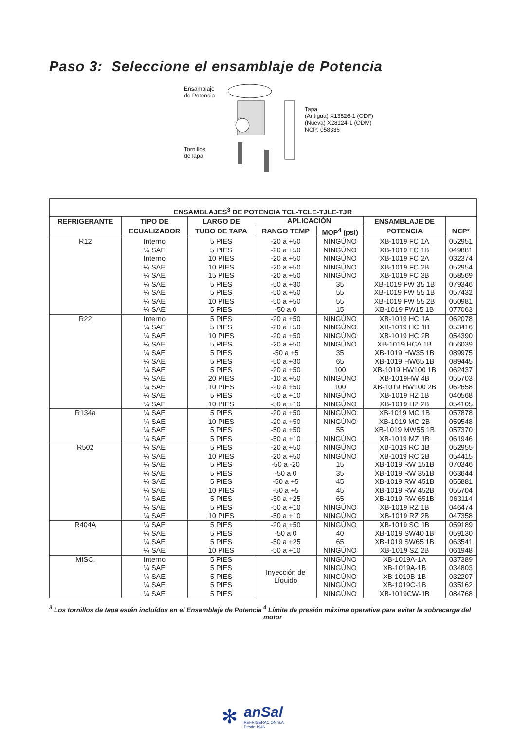Paso 3: Seleccione el ensamblaje de Potencia
Ensamblaje
de Potencia
Tornillos
deTapa
Tapa
(Antigua) X13826-1 (ODF)
(Nueva) X28124-1 (ODM)
NCP: 058336
| ENSAMBLAJES<sup>3</sup> DE POTENCIA TCL-TCLE-TJLE-TJR | | | | | | |
| --- | --- | --- | --- | --- | --- | --- |
| REFRIGERANTE | TIPO DE | LARGO DE | APLICACIÓN | | ENSAMBLAJE DE | |
| | ECUALIZADOR | TUBO DE TAPA | RANGO TEMP | MOP<sup>4</sup> (psi) | POTENCIA | NCP* |
| R12 | Interno | 5 PIES | -20 a +50 | NINGÚNO | XB-1019 FC 1A | 052951 |
| | ¼ SAE | 5 PIES | -20 a +50 | NINGÚNO | XB-1019 FC 1B | 049881 |
| | Interno | 10 PIES | -20 a +50 | NINGÚNO | XB-1019 FC 2A | 032374 |
| | ¼ SAE | 10 PIES | -20 a +50 | NINGÚNO | XB-1019 FC 2B | 052954 |
| | ¼ SAE | 15 PIES | -20 a +50 | NINGÚNO | XB-1019 FC 3B | 058569 |
| | ¼ SAE | 5 PIES | -50 a +30 | 35 | XB-1019 FW 35 1B | 079346 |
| | ¼ SAE | 5 PIES | -50 a +50 | 55 | XB-1019 FW 55 1B | 057432 |
| | ¼ SAE | 10 PIES | -50 a +50 | 55 | XB-1019 FW 55 2B | 050981 |
| | ¼ SAE | 5 PIES | -50 a 0 | 15 | XB-1019 FW15 1B | 077063 |
| R22 | Interno | 5 PIES | -20 a +50 | NINGÚNO | XB-1019 HC 1A | 062078 |
| | ¼ SAE | 5 PIES | -20 a +50 | NINGÚNO | XB-1019 HC 1B | 053416 |
| | ¼ SAE | 10 PIES | -20 a +50 | NINGÚNO | XB-1019 HC 2B | 054390 |
| | ¼ SAE | 5 PIES | -20 a +50 | NINGÚNO | XB-1019 HCA 1B | 056039 |
| | ¼ SAE | 5 PIES | -50 a +5 | 35 | XB-1019 HW35 1B | 089975 |
| | ¼ SAE | 5 PIES | -50 a +30 | 65 | XB-1019 HW65 1B | 089445 |
| | ¼ SAE | 5 PIES | -20 a +50 | 100 | XB-1019 HW100 1B | 062437 |
| | ¼ SAE | 20 PIES | -10 a +50 | NINGÚNO | XB-1019HW 4B | 055703 |
| | ¼ SAE | 10 PIES | -20 a +50 | 100 | XB-1019 HW100 2B | 062658 |
| | ¼ SAE | 5 PIES | -50 a +10 | NINGÚNO | XB-1019 HZ 1B | 040568 |
| | ¼ SAE | 10 PIES | -50 a +10 | NINGÚNO | XB-1019 HZ 2B | 054105 |
| R134a | ¼ SAE | 5 PIES | -20 a +50 | NINGÚNO | XB-1019 MC 1B | 057878 |
| | ¼ SAE | 10 PIES | -20 a +50 | NINGÚNO | XB-1019 MC 2B | 059548 |
| | ¼ SAE | 5 PIES | -50 a +50 | 55 | XB-1019 MW55 1B | 057370 |
| | ¼ SAE | 5 PIES | -50 a +10 | NINGÚNO | XB-1019 MZ 1B | 061946 |
| R502 | ¼ SAE | 5 PIES | -20 a +50 | NINGÚNO | XB-1019 RC 1B | 052955 |
| | ¼ SAE | 10 PIES | -20 a +50 | NINGÚNO | XB-1019 RC 2B | 054415 |
| | ¼ SAE | 5 PIES | -50 a -20 | 15 | XB-1019 RW 151B | 070346 |
| | ¼ SAE | 5 PIES | -50 a 0 | 35 | XB-1019 RW 351B | 063644 |
| | ¼ SAE | 5 PIES | -50 a +5 | 45 | XB-1019 RW 451B | 055881 |
| | ¼ SAE | 10 PIES | -50 a +5 | 45 | XB-1019 RW 452B | 055704 |
| | ¼ SAE | 5 PIES | -50 a +25 | 65 | XB-1019 RW 651B | 063114 |
| | ¼ SAE | 5 PIES | -50 a +10 | NINGÚNO | XB-1019 RZ 1B | 046474 |
| | ¼ SAE | 10 PIES | -50 a +10 | NINGÚNO | XB-1019 RZ 2B | 047358 |
| R404A | ¼ SAE | 5 PIES | -20 a +50 | NINGÚNO | XB-1019 SC 1B | 059189 |
| | ¼ SAE | 5 PIES | -50 a 0 | 40 | XB-1019 SW40 1B | 059130 |
| | ¼ SAE | 5 PIES | -50 a +25 | 65 | XB-1019 SW65 1B | 063541 |
| | ¼ SAE | 10 PIES | -50 a +10 | NINGÚNO | XB-1019 SZ 2B | 061948 |
| MISC. | Interno | 5 PIES | Inyección de Líquido | NINGÚNO | XB-1019A-1A | 037389 |
| | ¼ SAE | 5 PIES | | NINGÚNO | XB-1019A-1B | 034803 |
| | ¼ SAE | 5 PIES | | NINGÚNO | XB-1019B-1B | 032207 |
| | ¼ SAE | 5 PIES | | NINGÚNO | XB-1019C-1B | 035162 |
| | ¼ SAE | 5 PIES | | NINGÚNO | XB-1019CW-1B | 084768 |
<sup>3</sup> Los tornillos de tapa están incluídos en el Ensamblaje de Potencia
<sup>4</sup> Límite de presión máxima operativa para evitar la sobrecarga del motor
✻
anSal
REFRIGERACION S.A.
Desde 1946